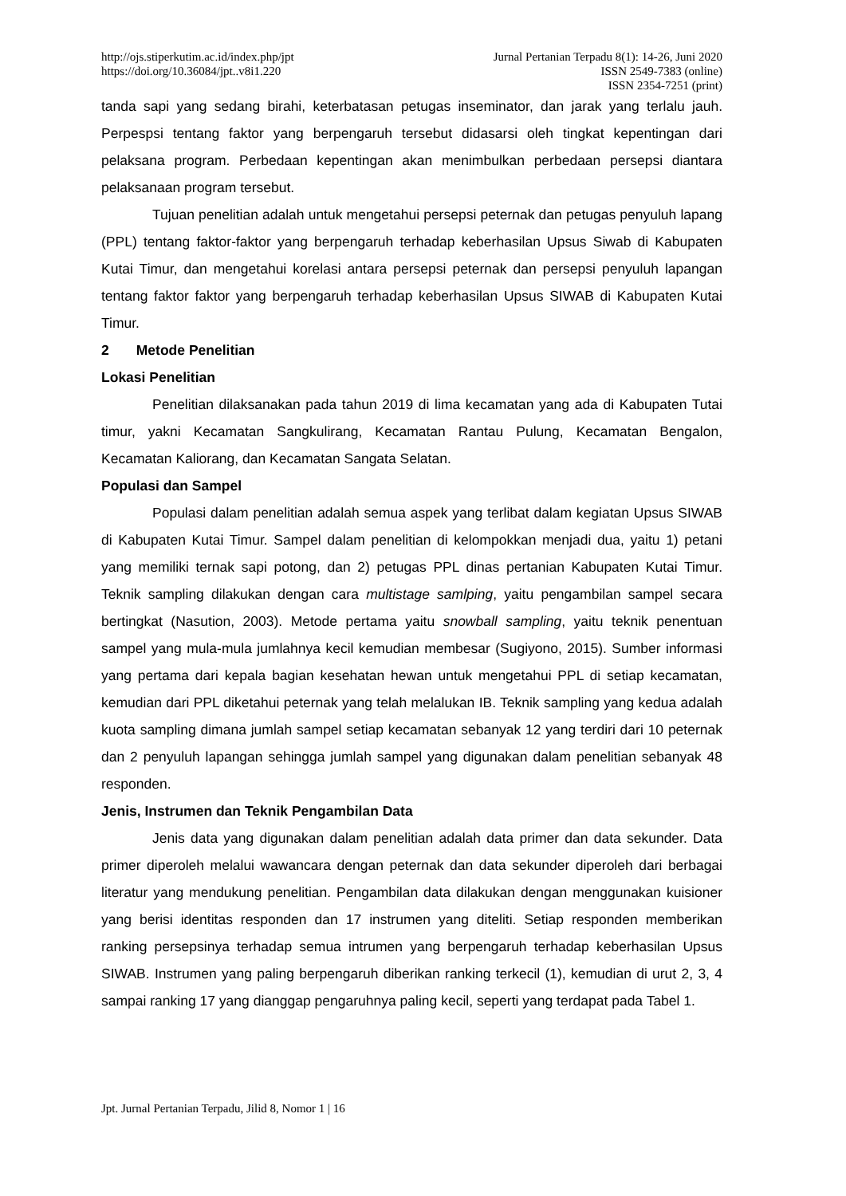http://ojs.stiperkutim.ac.id/index.php/jpt
https://doi.org/10.36084/jpt..v8i1.220
Jurnal Pertanian Terpadu 8(1): 14-26, Juni 2020
ISSN 2549-7383 (online)
ISSN 2354-7251 (print)
tanda sapi yang sedang birahi, keterbatasan petugas inseminator, dan jarak yang terlalu jauh. Perpespsi tentang faktor yang berpengaruh tersebut didasarsi oleh tingkat kepentingan dari pelaksana program. Perbedaan kepentingan akan menimbulkan perbedaan persepsi diantara pelaksanaan program tersebut.
Tujuan penelitian adalah untuk mengetahui persepsi peternak dan petugas penyuluh lapang (PPL) tentang faktor-faktor yang berpengaruh terhadap keberhasilan Upsus Siwab di Kabupaten Kutai Timur, dan mengetahui korelasi antara persepsi peternak dan persepsi penyuluh lapangan tentang faktor faktor yang berpengaruh terhadap keberhasilan Upsus SIWAB di Kabupaten Kutai Timur.
2 Metode Penelitian
Lokasi Penelitian
Penelitian dilaksanakan pada tahun 2019 di lima kecamatan yang ada di Kabupaten Tutai timur, yakni Kecamatan Sangkulirang, Kecamatan Rantau Pulung, Kecamatan Bengalon, Kecamatan Kaliorang, dan Kecamatan Sangata Selatan.
Populasi dan Sampel
Populasi dalam penelitian adalah semua aspek yang terlibat dalam kegiatan Upsus SIWAB di Kabupaten Kutai Timur. Sampel dalam penelitian di kelompokkan menjadi dua, yaitu 1) petani yang memiliki ternak sapi potong, dan 2) petugas PPL dinas pertanian Kabupaten Kutai Timur. Teknik sampling dilakukan dengan cara multistage samlping, yaitu pengambilan sampel secara bertingkat (Nasution, 2003). Metode pertama yaitu snowball sampling, yaitu teknik penentuan sampel yang mula-mula jumlahnya kecil kemudian membesar (Sugiyono, 2015). Sumber informasi yang pertama dari kepala bagian kesehatan hewan untuk mengetahui PPL di setiap kecamatan, kemudian dari PPL diketahui peternak yang telah melalukan IB. Teknik sampling yang kedua adalah kuota sampling dimana jumlah sampel setiap kecamatan sebanyak 12 yang terdiri dari 10 peternak dan 2 penyuluh lapangan sehingga jumlah sampel yang digunakan dalam penelitian sebanyak 48 responden.
Jenis, Instrumen dan Teknik Pengambilan Data
Jenis data yang digunakan dalam penelitian adalah data primer dan data sekunder. Data primer diperoleh melalui wawancara dengan peternak dan data sekunder diperoleh dari berbagai literatur yang mendukung penelitian. Pengambilan data dilakukan dengan menggunakan kuisioner yang berisi identitas responden dan 17 instrumen yang diteliti. Setiap responden memberikan ranking persepsinya terhadap semua intrumen yang berpengaruh terhadap keberhasilan Upsus SIWAB. Instrumen yang paling berpengaruh diberikan ranking terkecil (1), kemudian di urut 2, 3, 4 sampai ranking 17 yang dianggap pengaruhnya paling kecil, seperti yang terdapat pada Tabel 1.
Jpt. Jurnal Pertanian Terpadu, Jilid 8, Nomor 1 | 16